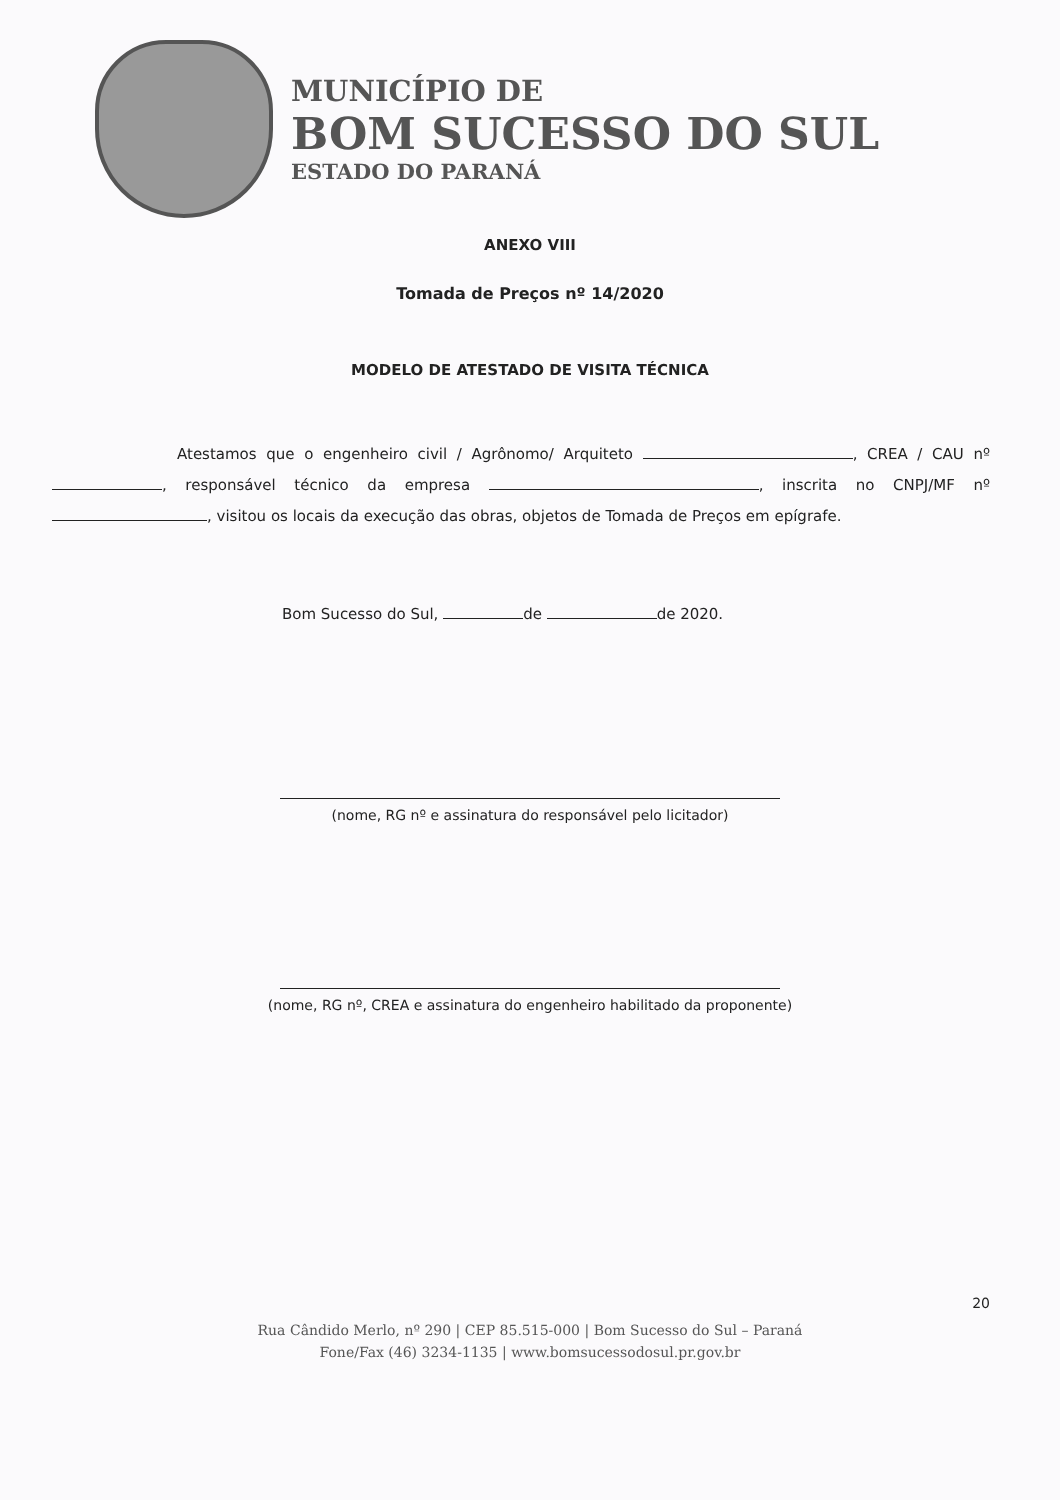MUNICÍPIO DE
BOM SUCESSO DO SUL
ESTADO DO PARANÁ
ANEXO VIII
Tomada de Preços nº 14/2020
MODELO DE ATESTADO DE VISITA TÉCNICA
Atestamos que o engenheiro civil / Agrônomo/ Arquiteto , CREA / CAU nº , responsável técnico da empresa , inscrita no CNPJ/MF nº , visitou os locais da execução das obras, objetos de Tomada de Preços em epígrafe.
Bom Sucesso do Sul, de de 2020.
(nome, RG nº e assinatura do responsável pelo licitador)
(nome, RG nº, CREA e assinatura do engenheiro habilitado da proponente)
20
Rua Cândido Merlo, nº 290 | CEP 85.515-000 | Bom Sucesso do Sul – Paraná
Fone/Fax (46) 3234-1135 | www.bomsucessodosul.pr.gov.br